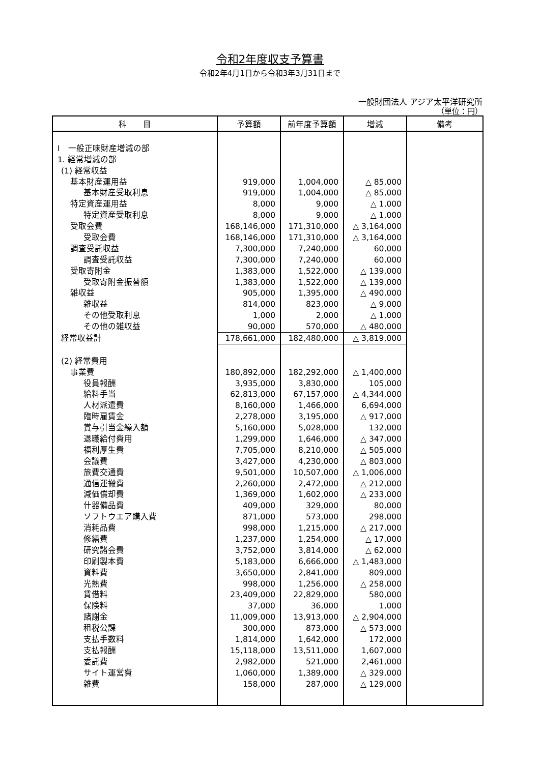令和2年度収支予算書
令和2年4月1日から令和3年3月31日まで
一般財団法人 アジア太平洋研究所
（単位：円）
| 科 目 | 予算額 | 前年度予算額 | 増減 | 備考 |
| --- | --- | --- | --- | --- |
| Ⅰ 一般正味財産増減の部 | | | | |
| 1. 経常増減の部 | | | | |
| (1) 経常収益 | | | | |
| 基本財産運用益 | 919,000 | 1,004,000 | △ 85,000 | |
| 基本財産受取利息 | 919,000 | 1,004,000 | △ 85,000 | |
| 特定資産運用益 | 8,000 | 9,000 | △ 1,000 | |
| 特定資産受取利息 | 8,000 | 9,000 | △ 1,000 | |
| 受取会費 | 168,146,000 | 171,310,000 | △ 3,164,000 | |
| 受取会費 | 168,146,000 | 171,310,000 | △ 3,164,000 | |
| 調査受託収益 | 7,300,000 | 7,240,000 | 60,000 | |
| 調査受託収益 | 7,300,000 | 7,240,000 | 60,000 | |
| 受取寄附金 | 1,383,000 | 1,522,000 | △ 139,000 | |
| 受取寄附金振替額 | 1,383,000 | 1,522,000 | △ 139,000 | |
| 雑収益 | 905,000 | 1,395,000 | △ 490,000 | |
| 雑収益 | 814,000 | 823,000 | △ 9,000 | |
| その他受取利息 | 1,000 | 2,000 | △ 1,000 | |
| その他の雑収益 | 90,000 | 570,000 | △ 480,000 | |
| 経常収益計 | 178,661,000 | 182,480,000 | △ 3,819,000 | |
| (2) 経常費用 | | | | |
| 事業費 | 180,892,000 | 182,292,000 | △ 1,400,000 | |
| 役員報酬 | 3,935,000 | 3,830,000 | 105,000 | |
| 給料手当 | 62,813,000 | 67,157,000 | △ 4,344,000 | |
| 人材派遣費 | 8,160,000 | 1,466,000 | 6,694,000 | |
| 臨時雇賃金 | 2,278,000 | 3,195,000 | △ 917,000 | |
| 賞与引当金繰入額 | 5,160,000 | 5,028,000 | 132,000 | |
| 退職給付費用 | 1,299,000 | 1,646,000 | △ 347,000 | |
| 福利厚生費 | 7,705,000 | 8,210,000 | △ 505,000 | |
| 会議費 | 3,427,000 | 4,230,000 | △ 803,000 | |
| 旅費交通費 | 9,501,000 | 10,507,000 | △ 1,006,000 | |
| 通信運搬費 | 2,260,000 | 2,472,000 | △ 212,000 | |
| 減価償却費 | 1,369,000 | 1,602,000 | △ 233,000 | |
| 什器備品費 | 409,000 | 329,000 | 80,000 | |
| ソフトウエア購入費 | 871,000 | 573,000 | 298,000 | |
| 消耗品費 | 998,000 | 1,215,000 | △ 217,000 | |
| 修繕費 | 1,237,000 | 1,254,000 | △ 17,000 | |
| 研究諸会費 | 3,752,000 | 3,814,000 | △ 62,000 | |
| 印刷製本費 | 5,183,000 | 6,666,000 | △ 1,483,000 | |
| 資料費 | 3,650,000 | 2,841,000 | 809,000 | |
| 光熱費 | 998,000 | 1,256,000 | △ 258,000 | |
| 賃借料 | 23,409,000 | 22,829,000 | 580,000 | |
| 保険料 | 37,000 | 36,000 | 1,000 | |
| 諸謝金 | 11,009,000 | 13,913,000 | △ 2,904,000 | |
| 租税公課 | 300,000 | 873,000 | △ 573,000 | |
| 支払手数料 | 1,814,000 | 1,642,000 | 172,000 | |
| 支払報酬 | 15,118,000 | 13,511,000 | 1,607,000 | |
| 委託費 | 2,982,000 | 521,000 | 2,461,000 | |
| サイト運営費 | 1,060,000 | 1,389,000 | △ 329,000 | |
| 雑費 | 158,000 | 287,000 | △ 129,000 | |